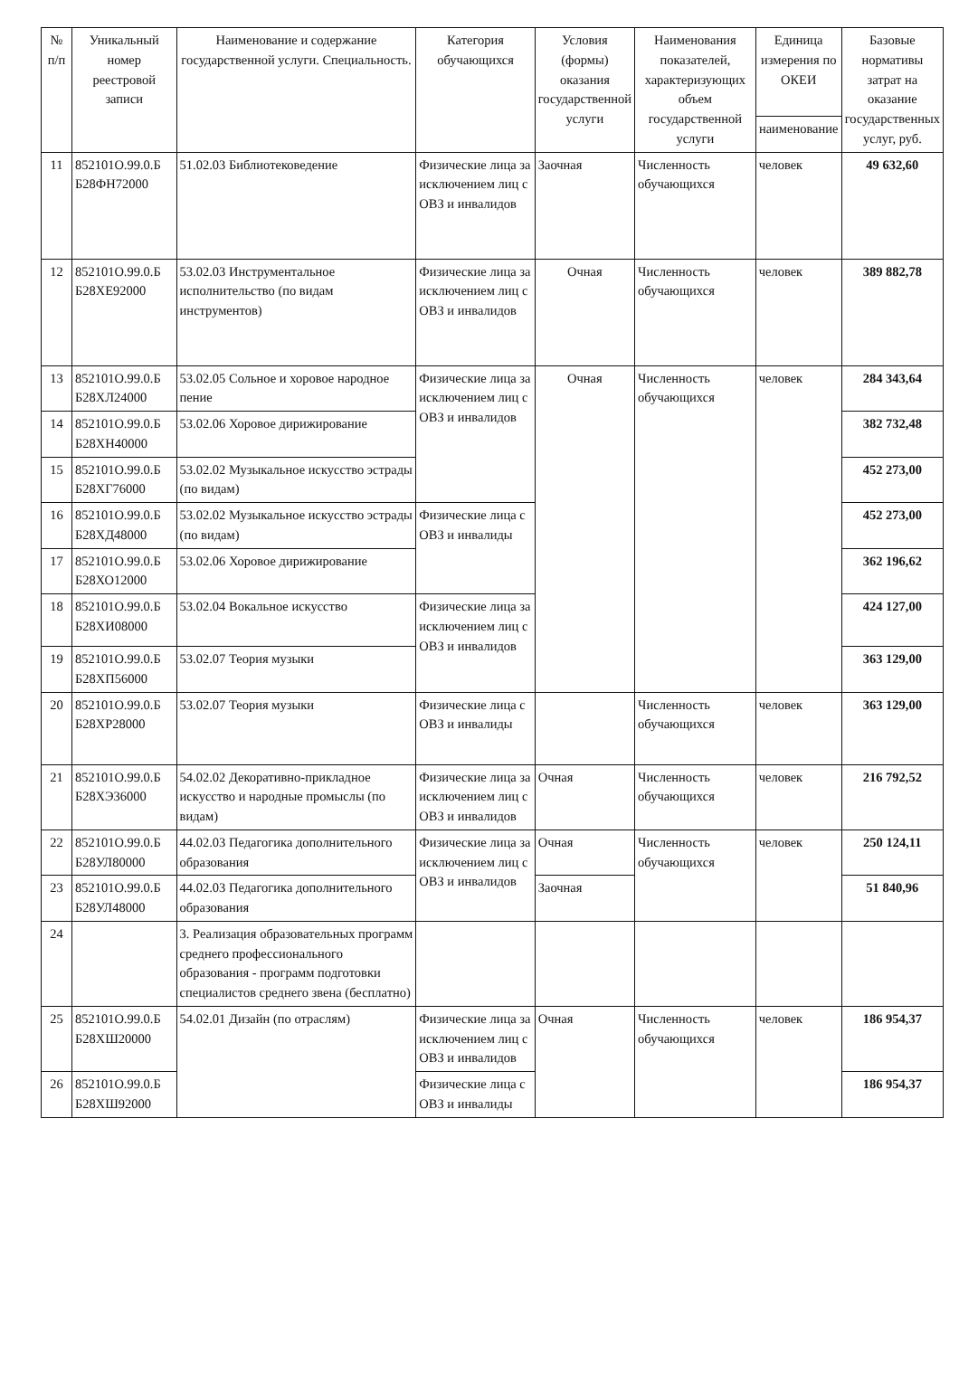| № п/п | Уникальный номер реестровой записи | Наименование и содержание государственной услуги. Специальность. | Категория обучающихся | Условия (формы) оказания государственной услуги | Наименования показателей, характеризующих объем государственной услуги | Единица измерения по ОКЕИ | Базовые нормативы затрат на оказание государственных услуг, руб. |
| --- | --- | --- | --- | --- | --- | --- | --- |
| | | | | | | наименование | |
| 11 | 852101О.99.0.Б Б28ФН72000 | 51.02.03 Библиотековедение | Физические лица за исключением лиц с ОВЗ и инвалидов | Заочная | Численность обучающихся | человек | 49 632,60 |
| 12 | 852101О.99.0.Б Б28ХЕ92000 | 53.02.03 Инструментальное исполнительство (по видам инструментов) | Физические лица за исключением лиц с ОВЗ и инвалидов | Очная | Численность обучающихся | человек | 389 882,78 |
| 13 | 852101О.99.0.Б Б28ХЛ24000 | 53.02.05 Сольное и хоровое народное пение | Физические лица за исключением лиц с ОВЗ и инвалидов | Очная | Численность обучающихся | человек | 284 343,64 |
| 14 | 852101О.99.0.Б Б28ХН40000 | 53.02.06 Хоровое дирижирование | | | | | 382 732,48 |
| 15 | 852101О.99.0.Б Б28ХГ76000 | 53.02.02 Музыкальное искусство эстрады (по видам) | | | | | 452 273,00 |
| 16 | 852101О.99.0.Б Б28ХД48000 | 53.02.02 Музыкальное искусство эстрады (по видам) | Физические лица с ОВЗ и инвалиды | | | | 452 273,00 |
| 17 | 852101О.99.0.Б Б28ХО12000 | 53.02.06 Хоровое дирижирование | | | | | 362 196,62 |
| 18 | 852101О.99.0.Б Б28ХИ08000 | 53.02.04 Вокальное искусство | Физические лица за исключением лиц с ОВЗ и инвалидов | | | | 424 127,00 |
| 19 | 852101О.99.0.Б Б28ХП56000 | 53.02.07 Теория музыки | | | | | 363 129,00 |
| 20 | 852101О.99.0.Б Б28ХР28000 | 53.02.07 Теория музыки | Физические лица с ОВЗ и инвалиды | | Численность обучающихся | человек | 363 129,00 |
| 21 | 852101О.99.0.Б Б28ХЭ36000 | 54.02.02 Декоративно-прикладное искусство и народные промыслы (по видам) | Физические лица за исключением лиц с ОВЗ и инвалидов | Очная | Численность обучающихся | человек | 216 792,52 |
| 22 | 852101О.99.0.Б Б28УЛ80000 | 44.02.03 Педагогика дополнительного образования | Физические лица за исключением лиц с ОВЗ и инвалидов | Очная | Численность обучающихся | человек | 250 124,11 |
| 23 | 852101О.99.0.Б Б28УЛ48000 | 44.02.03 Педагогика дополнительного образования | | Заочная | | | 51 840,96 |
| 24 | | 3. Реализация образовательных программ среднего профессионального образования - программ подготовки специалистов среднего звена (бесплатно) | | | | | |
| 25 | 852101О.99.0.Б Б28ХШ20000 | 54.02.01 Дизайн (по отраслям) | Физические лица за исключением лиц с ОВЗ и инвалидов | Очная | Численность обучающихся | человек | 186 954,37 |
| 26 | 852101О.99.0.Б Б28ХШ92000 | | Физические лица с ОВЗ и инвалиды | | | | 186 954,37 |